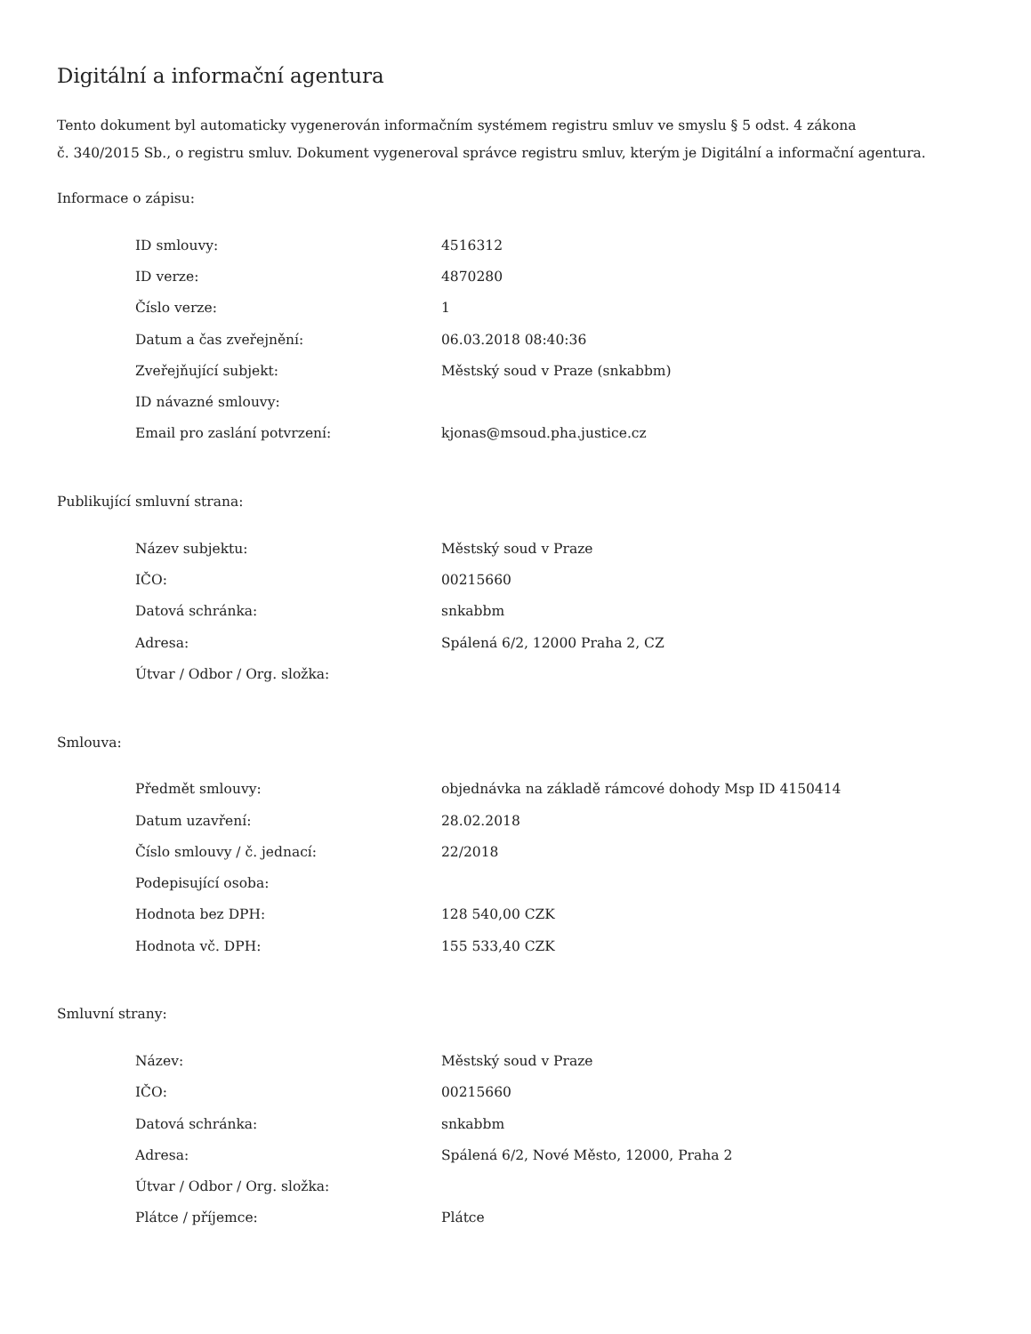Digitální a informační agentura
Tento dokument byl automaticky vygenerován informačním systémem registru smluv ve smyslu § 5 odst. 4 zákona
č. 340/2015 Sb., o registru smluv. Dokument vygeneroval správce registru smluv, kterým je Digitální a informační agentura.
Informace o zápisu:
| ID smlouvy: | 4516312 |
| ID verze: | 4870280 |
| Číslo verze: | 1 |
| Datum a čas zveřejnění: | 06.03.2018 08:40:36 |
| Zveřejňující subjekt: | Městský soud v Praze (snkabbm) |
| ID návazné smlouvy: | |
| Email pro zaslání potvrzení: | kjonas@msoud.pha.justice.cz |
Publikující smluvní strana:
| Název subjektu: | Městský soud v Praze |
| IČO: | 00215660 |
| Datová schránka: | snkabbm |
| Adresa: | Spálená 6/2, 12000 Praha 2, CZ |
| Útvar / Odbor / Org. složka: | |
Smlouva:
| Předmět smlouvy: | objednávka na základě rámcové dohody Msp ID 4150414 |
| Datum uzavření: | 28.02.2018 |
| Číslo smlouvy / č. jednací: | 22/2018 |
| Podepisující osoba: | |
| Hodnota bez DPH: | 128 540,00 CZK |
| Hodnota vč. DPH: | 155 533,40 CZK |
Smluvní strany:
| Název: | Městský soud v Praze |
| IČO: | 00215660 |
| Datová schránka: | snkabbm |
| Adresa: | Spálená 6/2, Nové Město, 12000, Praha 2 |
| Útvar / Odbor / Org. složka: | |
| Plátce / příjemce: | Plátce |